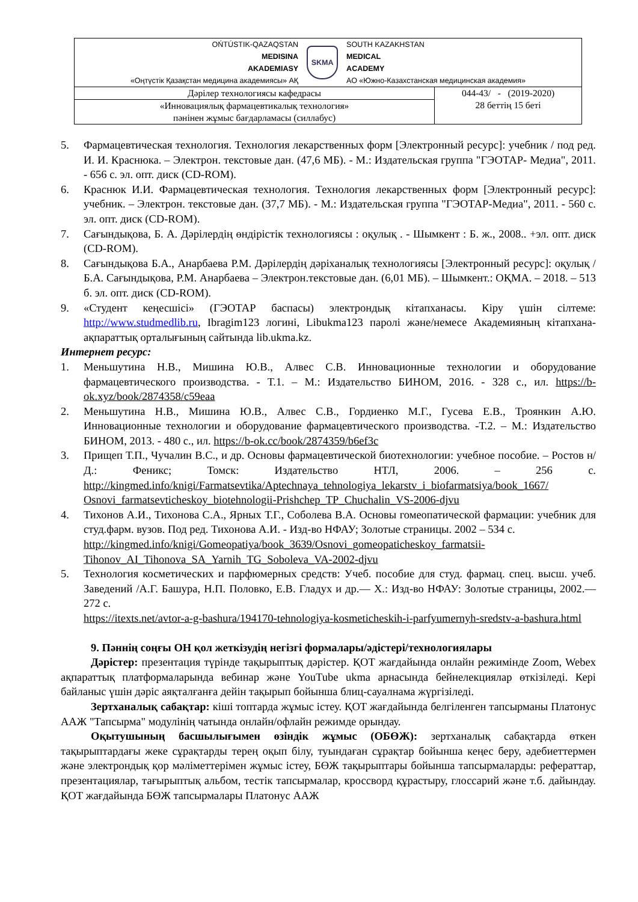| OŃTÚSTIK-QAZAQSTAN MEDISINA AKADEMIASY «Оңтүстік Қазақстан медицина академиясы» АҚ SKMA SOUTH KAZAKHSTAN MEDICAL ACADEMY АО «Южно-Казахстанская медицинская академия» | |
| Дәрілер технологиясы кафедрасы | 044-43/ - (2019-2020) 28 беттің 15 беті |
| «Инновациялық фармацевтикалық технология» пәнінен жұмыс бағдарламасы (силлабус) | |
5. Фармацевтическая технология. Технология лекарственных форм [Электронный ресурс]: учебник / под ред. И. И. Краснюка. – Электрон. текстовые дан. (47,6 МБ). - М.: Издательская группа "ГЭОТАР- Медиа", 2011. - 656 с. эл. опт. диск (CD-ROM).
6. Краснюк И.И. Фармацевтическая технология. Технология лекарственных форм [Электронный ресурс]: учебник. – Электрон. текстовые дан. (37,7 МБ). - М.: Издательская группа "ГЭОТАР-Медиа", 2011. - 560 с. эл. опт. диск (CD-ROM).
7. Сағындықова, Б. А. Дәрілердің өндірістік технологиясы : оқулық . - Шымкент : Б. ж., 2008.. +эл. опт. диск (CD-ROM).
8. Сағындықова Б.А., Анарбаева Р.М. Дәрілердің дәріханалық технологиясы [Электронный ресурс]: оқулық / Б.А. Сағындықова, Р.М. Анарбаева – Электрон.текстовые дан. (6,01 МБ). – Шымкент.: ОҚМА. – 2018. – 513 б. эл. опт. диск (CD-ROM).
9. «Студент кеңесшісі» (ГЭОТАР баспасы) электрондық кітапханасы. Кіру үшін сілтеме: http://www.studmedlib.ru, Ibragim123 логині, Libukma123 паролі және/немесе Академияның кітапхана-ақпараттық орталығының сайтында lib.ukma.kz.
Интернет ресурс:
1. Меньшутина Н.В., Мишина Ю.В., Алвес С.В. Инновационные технологии и оборудование фармацевтического производства. - Т.1. – М.: Издательство БИНОМ, 2016. - 328 с., ил. https://b-ok.xyz/book/2874358/c59eaa
2. Меньшутина Н.В., Мишина Ю.В., Алвес С.В., Гордиенко М.Г., Гусева Е.В., Троянкин А.Ю. Инновационные технологии и оборудование фармацевтического производства. -Т.2. – М.: Издательство БИНОМ, 2013. - 480 с., ил. https://b-ok.cc/book/2874359/b6ef3c
3. Прищеп Т.П., Чучалин В.С., и др. Основы фармацевтической биотехнологии: учебное пособие. – Ростов н/Д.: Феникс; Томск: Издательство НТЛ, 2006. – 256 с. http://kingmed.info/knigi/Farmatsevtika/Aptechnaya_tehnologiya_lekarstv_i_biofarmatsiya/book_1667/ Osnovi_farmatsevticheskoy_biotehnologii-Prishchep_TP_Chuchalin_VS-2006-djvu
4. Тихонов А.И., Тихонова С.А., Ярных Т.Г., Соболева В.А. Основы гомеопатической фармации: учебник для студ.фарм. вузов. Под ред. Тихонова А.И. - Изд-во НФАУ; Золотые страницы. 2002 – 534 с.
http://kingmed.info/knigi/Gomeopatiya/book_3639/Osnovi_gomeopaticheskoy_farmatsii- Tihonov_AI_Tihonova_SA_Yarnih_TG_Soboleva_VA-2002-djvu
5. Технология косметических и парфюмерных средств: Учеб. пособие для студ. фармац. спец. высш. учеб. Заведений /А.Г. Башура, Н.П. Половко, Е.В. Гладух и др.— Х.: Изд-во НФАУ: Золотые страницы, 2002.— 272 с.
https://itexts.net/avtor-a-g-bashura/194170-tehnologiya-kosmeticheskih-i-parfyumernyh-sredstv-a-bashura.html
9. Пәннің соңғы ОН қол жеткізудің негізгі формалары/әдістері/технологиялары
Дәрістер: презентация түрінде тақырыптық дәрістер. ҚОТ жағдайында онлайн режимінде Zoom, Webex ақпараттық платформаларында вебинар және YouTube ukma арнасында бейнелекциялар өткізіледі. Кері байланыс үшін дәріс аяқталғанға дейін тақырып бойынша блиц-сауалнама жүргізіледі.
Зертханалық сабақтар: кіші топтарда жұмыс істеу. ҚОТ жағдайында белгіленген тапсырманы Платонус ААЖ "Тапсырма" модулінің чатында онлайн/офлайн режимде орындау.
Оқытушының басшылығымен өзіндік жұмыс (ОБӨЖ): зертханалық сабақтарда өткен тақырыптардағы жеке сұрақтарды терең оқып білу, туындаған сұрақтар бойынша кеңес беру, әдебиеттермен және электрондық қор мәліметтерімен жұмыс істеу, БӨЖ тақырыптары бойынша тапсырмаларды: рефераттар, презентациялар, тағырыптық альбом, тестік тапсырмалар, кроссворд құрастыру, глоссарий және т.б. дайындау. ҚОТ жағдайында БӨЖ тапсырмалары Платонус ААЖ